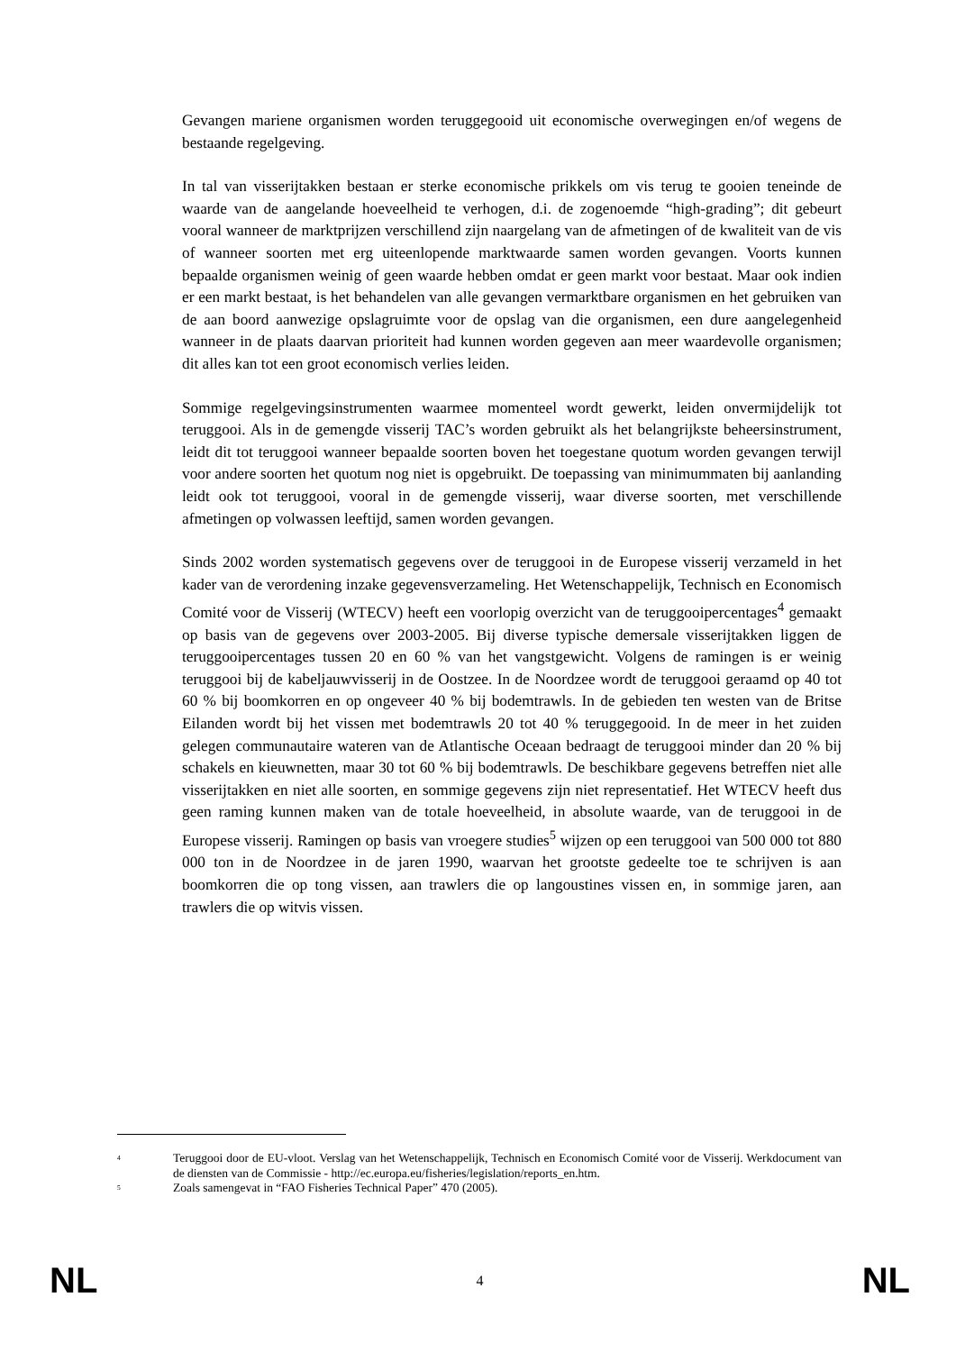Gevangen mariene organismen worden teruggegooid uit economische overwegingen en/of wegens de bestaande regelgeving.
In tal van visserijtakken bestaan er sterke economische prikkels om vis terug te gooien teneinde de waarde van de aangelande hoeveelheid te verhogen, d.i. de zogenoemde “high-grading”; dit gebeurt vooral wanneer de marktprijzen verschillend zijn naargelang van de afmetingen of de kwaliteit van de vis of wanneer soorten met erg uiteenlopende marktwaarde samen worden gevangen. Voorts kunnen bepaalde organismen weinig of geen waarde hebben omdat er geen markt voor bestaat. Maar ook indien er een markt bestaat, is het behandelen van alle gevangen vermarktbare organismen en het gebruiken van de aan boord aanwezige opslagruimte voor de opslag van die organismen, een dure aangelegenheid wanneer in de plaats daarvan prioriteit had kunnen worden gegeven aan meer waardevolle organismen; dit alles kan tot een groot economisch verlies leiden.
Sommige regelgevingsinstrumenten waarmee momenteel wordt gewerkt, leiden onvermijdelijk tot teruggooi. Als in de gemengde visserij TAC’s worden gebruikt als het belangrijkste beheersinstrument, leidt dit tot teruggooi wanneer bepaalde soorten boven het toegestane quotum worden gevangen terwijl voor andere soorten het quotum nog niet is opgebruikt. De toepassing van minimummaten bij aanlanding leidt ook tot teruggooi, vooral in de gemengde visserij, waar diverse soorten, met verschillende afmetingen op volwassen leeftijd, samen worden gevangen.
Sinds 2002 worden systematisch gegevens over de teruggooi in de Europese visserij verzameld in het kader van de verordening inzake gegevensverzameling. Het Wetenschappelijk, Technisch en Economisch Comité voor de Visserij (WTECV) heeft een voorlopig overzicht van de teruggooipercentages<sup>4</sup> gemaakt op basis van de gegevens over 2003-2005. Bij diverse typische demersale visserijtakken liggen de teruggooipercentages tussen 20 en 60 % van het vangstgewicht. Volgens de ramingen is er weinig teruggooi bij de kabeljauwvisserij in de Oostzee. In de Noordzee wordt de teruggooi geraamd op 40 tot 60 % bij boomkorren en op ongeveer 40 % bij bodemtrawls. In de gebieden ten westen van de Britse Eilanden wordt bij het vissen met bodemtrawls 20 tot 40 % teruggegooid. In de meer in het zuiden gelegen communautaire wateren van de Atlantische Oceaan bedraagt de teruggooi minder dan 20 % bij schakels en kieuwnetten, maar 30 tot 60 % bij bodemtrawls. De beschikbare gegevens betreffen niet alle visserijtakken en niet alle soorten, en sommige gegevens zijn niet representatief. Het WTECV heeft dus geen raming kunnen maken van de totale hoeveelheid, in absolute waarde, van de teruggooi in de Europese visserij. Ramingen op basis van vroegere studies<sup>5</sup> wijzen op een teruggooi van 500 000 tot 880 000 ton in de Noordzee in de jaren 1990, waarvan het grootste gedeelte toe te schrijven is aan boomkorren die op tong vissen, aan trawlers die op langoustines vissen en, in sommige jaren, aan trawlers die op witvis vissen.
<sup>4</sup>
Teruggooi door de EU-vloot. Verslag van het Wetenschappelijk, Technisch en Economisch Comité voor de Visserij. Werkdocument van de diensten van de Commissie - http://ec.europa.eu/fisheries/legislation/reports_en.htm.
<sup>5</sup>
Zoals samengevat in “FAO Fisheries Technical Paper” 470 (2005).
NL 4 NL